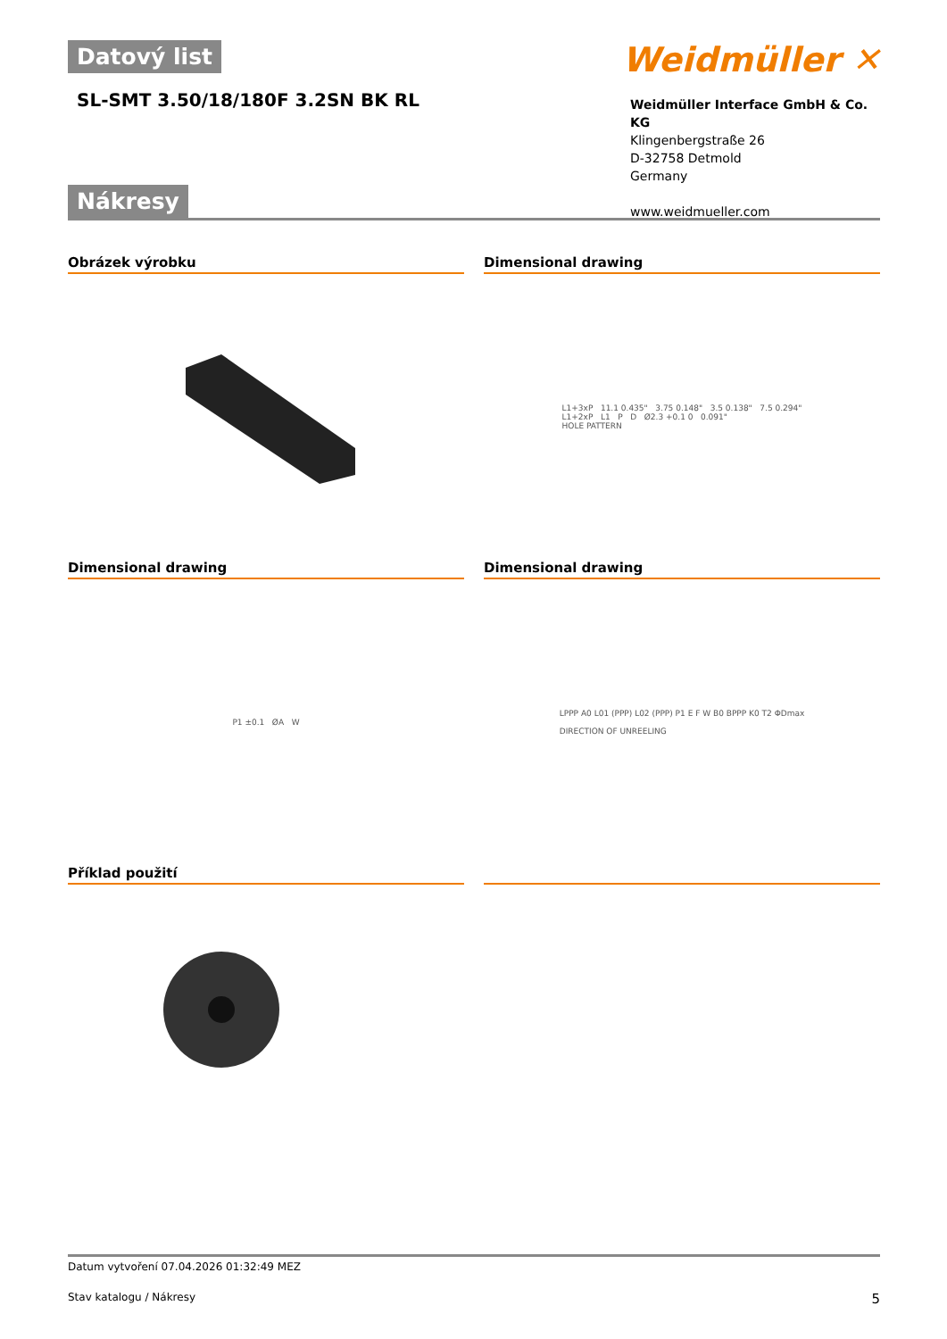Datový list
SL-SMT 3.50/18/180F 3.2SN BK RL
Weidmüller ✕
Weidmüller Interface GmbH & Co. KG
Klingenbergstraße 26
D-32758 Detmold
Germany
www.weidmueller.com
Nákresy
Obrázek výrobku
Dimensional drawing
L1+3xP 11.1 0.435" 3.75 0.148" 3.5 0.138" 7.5 0.294"
L1+2xP L1 P D Ø2.3 +0.1 0 0.091"
HOLE PATTERN
Dimensional drawing
P1 ±0.1 ØA W
Dimensional drawing
LPPP A0 L01 (PPP) L02 (PPP) P1 E F W B0 BPPP K0 T2 ΦDmax
DIRECTION OF UNREELING
Příklad použití
Datum vytvoření 07.04.2026 01:32:49 MEZ
Stav katalogu / Nákresy 5